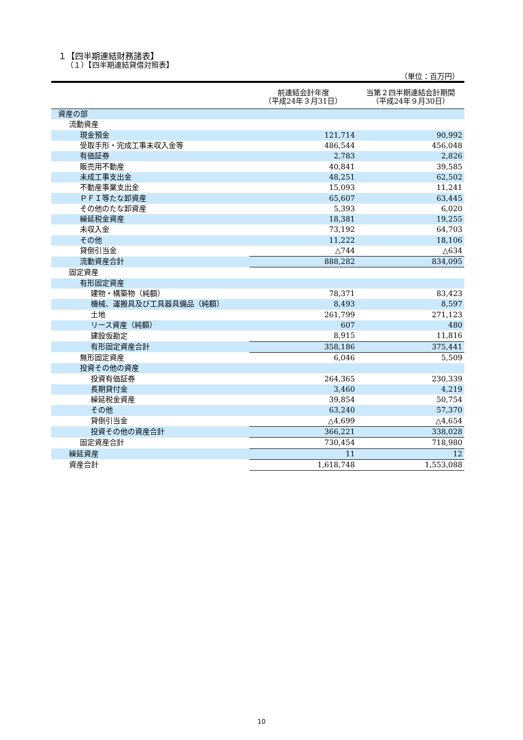１【四半期連結財務諸表】
（１）【四半期連結貸借対照表】
（単位：百万円）
| | 前連結会計年度 （平成24年３月31日） | 当第２四半期連結会計期間 （平成24年９月30日） |
| --- | --- | --- |
| 資産の部 | | |
| 流動資産 | | |
| 現金預金 | 121,714 | 90,992 |
| 受取手形・完成工事未収入金等 | 486,544 | 456,048 |
| 有価証券 | 2,783 | 2,826 |
| 販売用不動産 | 40,841 | 39,585 |
| 未成工事支出金 | 48,251 | 62,502 |
| 不動産事業支出金 | 15,093 | 11,241 |
| ＰＦＩ等たな卸資産 | 65,607 | 63,445 |
| その他のたな卸資産 | 5,393 | 6,020 |
| 繰延税金資産 | 18,381 | 19,255 |
| 未収入金 | 73,192 | 64,703 |
| その他 | 11,222 | 18,106 |
| 貸倒引当金 | △744 | △634 |
| 流動資産合計 | 888,282 | 834,095 |
| 固定資産 | | |
| 有形固定資産 | | |
| 建物・構築物（純額） | 78,371 | 83,423 |
| 機械、運搬具及び工具器具備品（純額） | 8,493 | 8,597 |
| 土地 | 261,799 | 271,123 |
| リース資産（純額） | 607 | 480 |
| 建設仮勘定 | 8,915 | 11,816 |
| 有形固定資産合計 | 358,186 | 375,441 |
| 無形固定資産 | 6,046 | 5,509 |
| 投資その他の資産 | | |
| 投資有価証券 | 264,365 | 230,339 |
| 長期貸付金 | 3,460 | 4,219 |
| 繰延税金資産 | 39,854 | 50,754 |
| その他 | 63,240 | 57,370 |
| 貸倒引当金 | △4,699 | △4,654 |
| 投資その他の資産合計 | 366,221 | 338,028 |
| 固定資産合計 | 730,454 | 718,980 |
| 繰延資産 | 11 | 12 |
| 資産合計 | 1,618,748 | 1,553,088 |
10